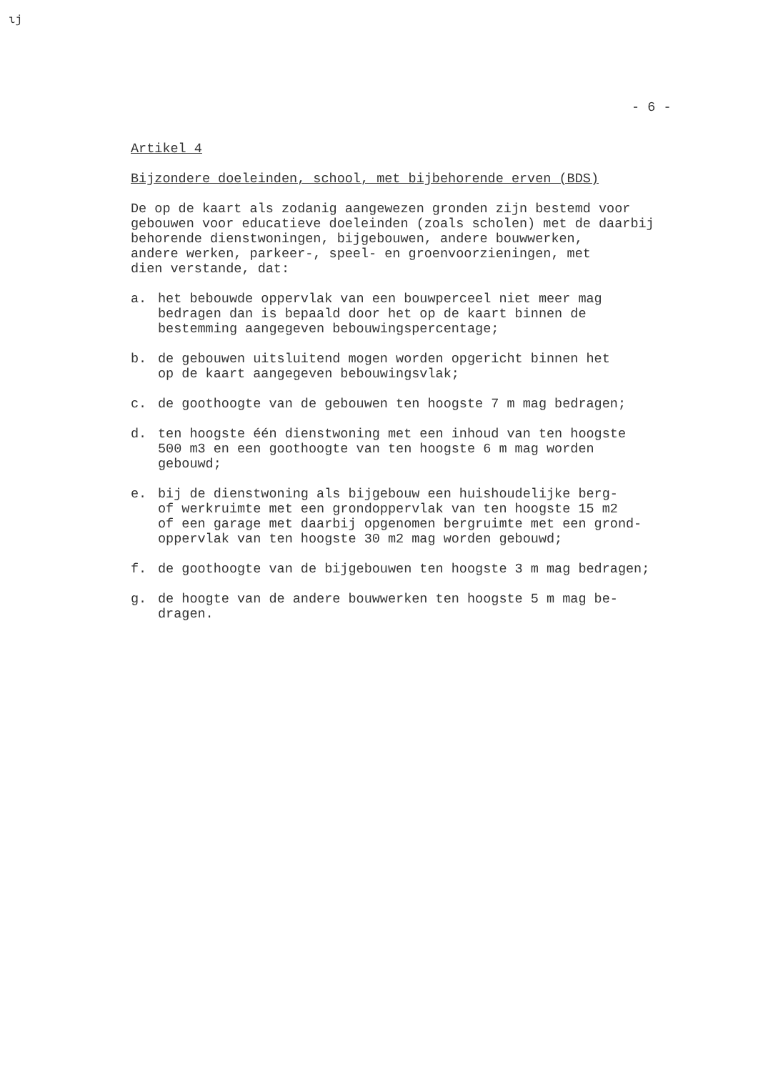ιϳ
- 6 -
Artikel 4
Bijzondere doeleinden, school, met bijbehorende erven (BDS)
De op de kaart als zodanig aangewezen gronden zijn bestemd voor
gebouwen voor educatieve doeleinden (zoals scholen) met de daarbij
behorende dienstwoningen, bijgebouwen, andere bouwwerken,
andere werken, parkeer-, speel- en groenvoorzieningen, met
dien verstande, dat:
a. het bebouwde oppervlak van een bouwperceel niet meer mag
bedragen dan is bepaald door het op de kaart binnen de
bestemming aangegeven bebouwingspercentage;
b. de gebouwen uitsluitend mogen worden opgericht binnen het
op de kaart aangegeven bebouwingsvlak;
c. de goothoogte van de gebouwen ten hoogste 7 m mag bedragen;
d. ten hoogste één dienstwoning met een inhoud van ten hoogste
500 m3 en een goothoogte van ten hoogste 6 m mag worden
gebouwd;
e. bij de dienstwoning als bijgebouw een huishoudelijke berg-
of werkruimte met een grondoppervlak van ten hoogste 15 m2
of een garage met daarbij opgenomen bergruimte met een grond-
oppervlak van ten hoogste 30 m2 mag worden gebouwd;
f. de goothoogte van de bijgebouwen ten hoogste 3 m mag bedragen;
g. de hoogte van de andere bouwwerken ten hoogste 5 m mag be-
dragen.